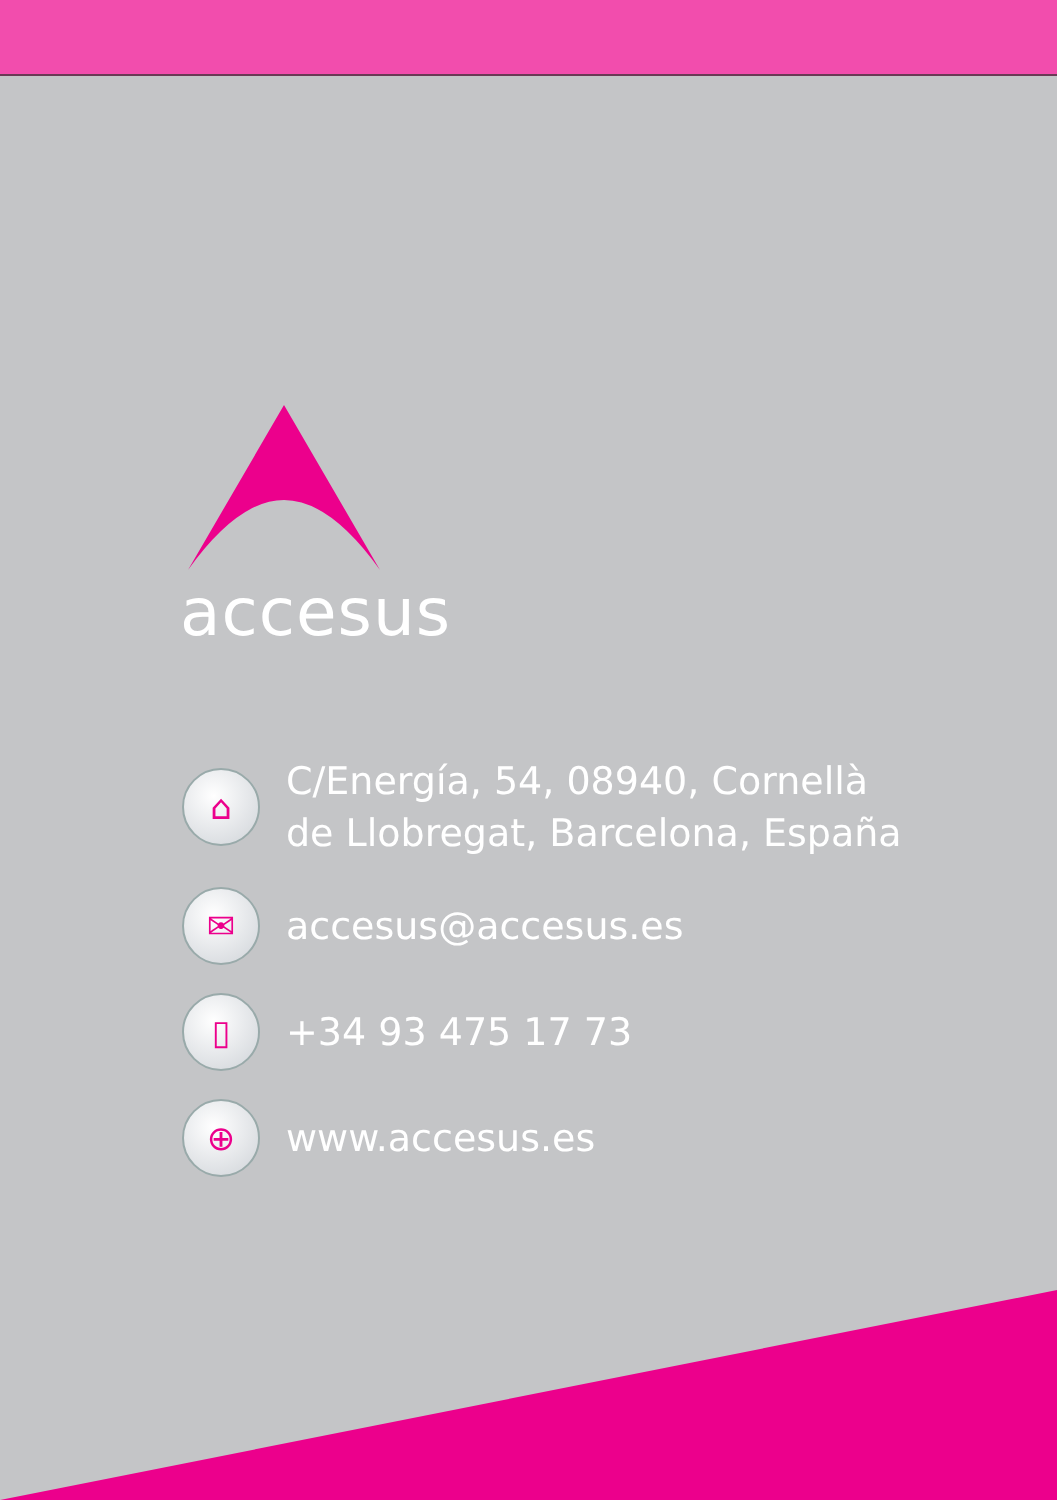accesus
⌂
C/Energía, 54, 08940, Cornellà
de Llobregat, Barcelona, España
✉
accesus@accesus.es
▯
+34 93 475 17 73
⊕
www.accesus.es